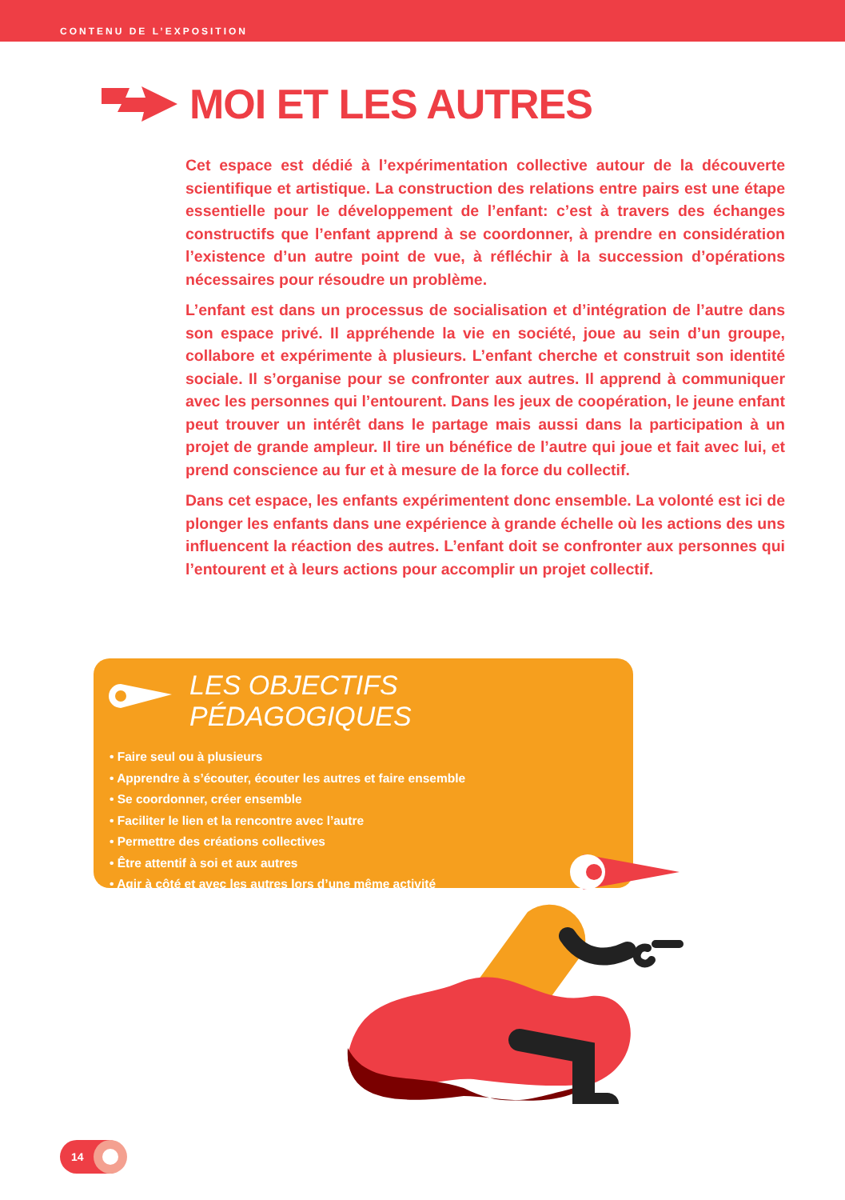CONTENU DE L’EXPOSITION
MOI ET LES AUTRES
Cet espace est dédié à l’expérimentation collective autour de la découverte scientifique et artistique. La construction des relations entre pairs est une étape essentielle pour le développement de l’enfant: c’est à travers des échanges constructifs que l’enfant apprend à se coordonner, à prendre en considération l’existence d’un autre point de vue, à réfléchir à la succession d’opérations nécessaires pour résoudre un problème.
L’enfant est dans un processus de socialisation et d’intégration de l’autre dans son espace privé. Il appréhende la vie en société, joue au sein d’un groupe, collabore et expérimente à plusieurs. L’enfant cherche et construit son identité sociale. Il s’organise pour se confronter aux autres. Il apprend à communiquer avec les personnes qui l’entourent. Dans les jeux de coopération, le jeune enfant peut trouver un intérêt dans le partage mais aussi dans la participation à un projet de grande ampleur. Il tire un bénéfice de l’autre qui joue et fait avec lui, et prend conscience au fur et à mesure de la force du collectif.
Dans cet espace, les enfants expérimentent donc ensemble. La volonté est ici de plonger les enfants dans une expérience à grande échelle où les actions des uns influencent la réaction des autres. L’enfant doit se confronter aux personnes qui l’entourent et à leurs actions pour accomplir un projet collectif.
LES OBJECTIFS PÉDAGOGIQUES
• Faire seul ou à plusieurs
• Apprendre à s’écouter, écouter les autres et faire ensemble
• Se coordonner, créer ensemble
• Faciliter le lien et la rencontre avec l’autre
• Permettre des créations collectives
• Être attentif à soi et aux autres
• Agir à côté et avec les autres lors d’une même activité
14